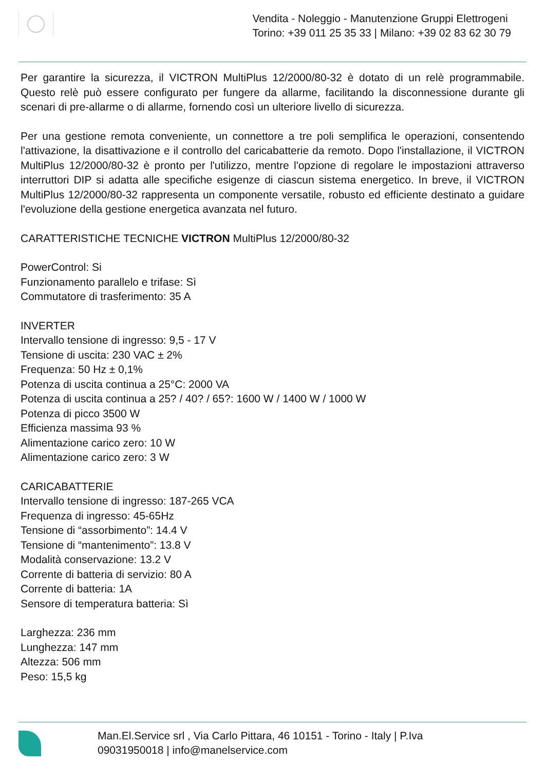Vendita - Noleggio - Manutenzione Gruppi Elettrogeni
Torino: +39 011 25 35 33 | Milano: +39 02 83 62 30 79
Per garantire la sicurezza, il VICTRON MultiPlus 12/2000/80-32 è dotato di un relè programmabile. Questo relè può essere configurato per fungere da allarme, facilitando la disconnessione durante gli scenari di pre-allarme o di allarme, fornendo così un ulteriore livello di sicurezza.
Per una gestione remota conveniente, un connettore a tre poli semplifica le operazioni, consentendo l'attivazione, la disattivazione e il controllo del caricabatterie da remoto. Dopo l'installazione, il VICTRON MultiPlus 12/2000/80-32 è pronto per l'utilizzo, mentre l'opzione di regolare le impostazioni attraverso interruttori DIP si adatta alle specifiche esigenze di ciascun sistema energetico. In breve, il VICTRON MultiPlus 12/2000/80-32 rappresenta un componente versatile, robusto ed efficiente destinato a guidare l'evoluzione della gestione energetica avanzata nel futuro.
CARATTERISTICHE TECNICHE VICTRON MultiPlus 12/2000/80-32
PowerControl: Si
Funzionamento parallelo e trifase: Sì
Commutatore di trasferimento: 35 A
INVERTER
Intervallo tensione di ingresso: 9,5 - 17 V
Tensione di uscita: 230 VAC ± 2%
Frequenza: 50 Hz ± 0,1%
Potenza di uscita continua a 25°C: 2000 VA
Potenza di uscita continua a 25? / 40? / 65?: 1600 W / 1400 W / 1000 W
Potenza di picco 3500 W
Efficienza massima 93 %
Alimentazione carico zero: 10 W
Alimentazione carico zero: 3 W
CARICABATTERIE
Intervallo tensione di ingresso: 187-265 VCA
Frequenza di ingresso: 45-65Hz
Tensione di “assorbimento”: 14.4 V
Tensione di “mantenimento”: 13.8 V
Modalità conservazione: 13.2 V
Corrente di batteria di servizio: 80 A
Corrente di batteria: 1A
Sensore di temperatura batteria: Sì
Larghezza: 236 mm
Lunghezza: 147 mm
Altezza: 506 mm
Peso: 15,5 kg
Man.El.Service srl , Via Carlo Pittara, 46 10151 - Torino - Italy | P.Iva
09031950018 | info@manelservice.com